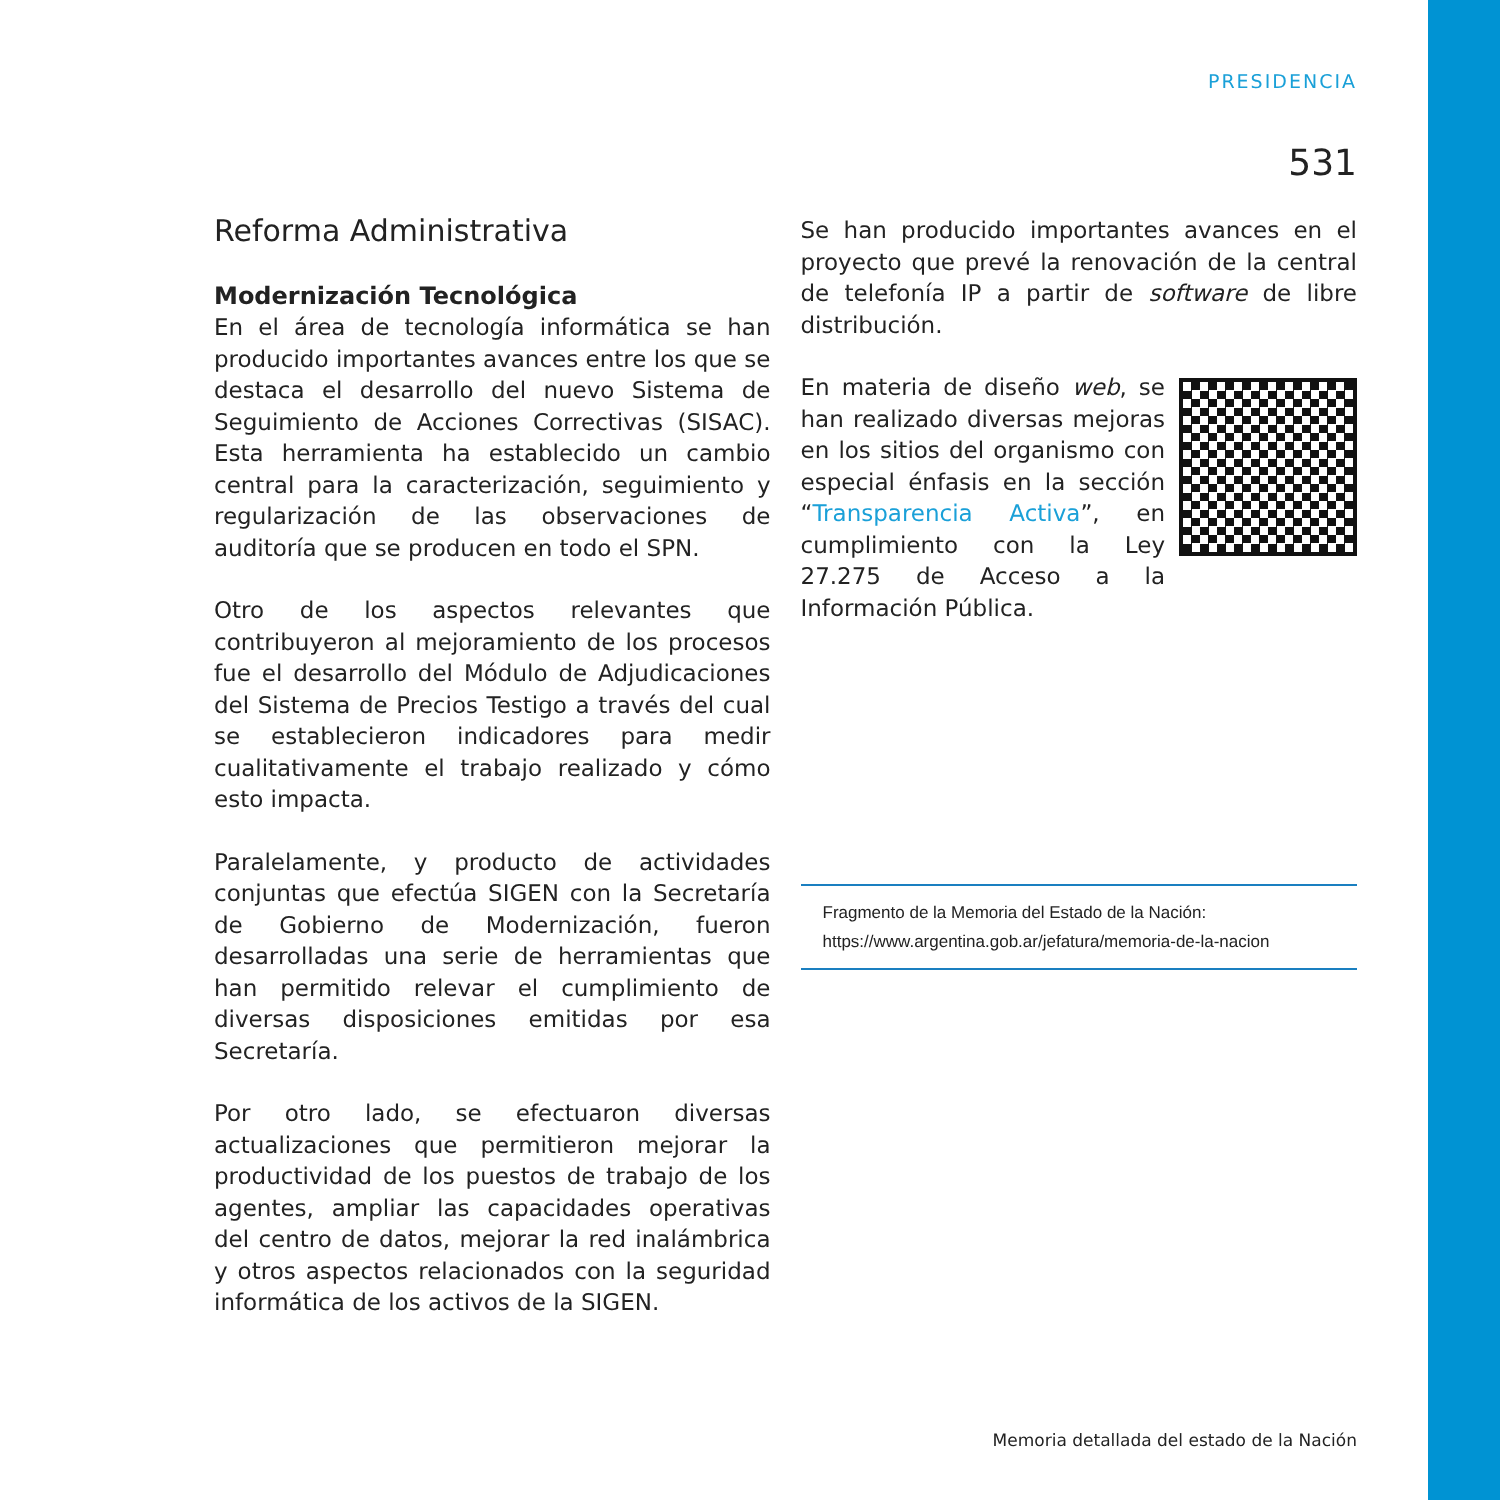PRESIDENCIA
531
Reforma Administrativa
Modernización Tecnológica
En el área de tecnología informática se han producido importantes avances entre los que se destaca el desarrollo del nuevo Sistema de Seguimiento de Acciones Correctivas (SISAC). Esta herramienta ha establecido un cambio central para la caracterización, seguimiento y regularización de las observaciones de auditoría que se producen en todo el SPN.
Otro de los aspectos relevantes que contribuyeron al mejoramiento de los procesos fue el desarrollo del Módulo de Adjudicaciones del Sistema de Precios Testigo a través del cual se establecieron indicadores para medir cualitativamente el trabajo realizado y cómo esto impacta.
Paralelamente, y producto de actividades conjuntas que efectúa SIGEN con la Secretaría de Gobierno de Modernización, fueron desarrolladas una serie de herramientas que han permitido relevar el cumplimiento de diversas disposiciones emitidas por esa Secretaría.
Por otro lado, se efectuaron diversas actualizaciones que permitieron mejorar la productividad de los puestos de trabajo de los agentes, ampliar las capacidades operativas del centro de datos, mejorar la red inalámbrica y otros aspectos relacionados con la seguridad informática de los activos de la SIGEN.
Se han producido importantes avances en el proyecto que prevé la renovación de la central de telefonía IP a partir de software de libre distribución.
En materia de diseño web, se han realizado diversas mejoras en los sitios del organismo con especial énfasis en la sección “Transparencia Activa”, en cumplimiento con la Ley 27.275 de Acceso a la Información Pública.
Fragmento de la Memoria del Estado de la Nación:
https://www.argentina.gob.ar/jefatura/memoria-de-la-nacion
Memoria detallada del estado de la Nación